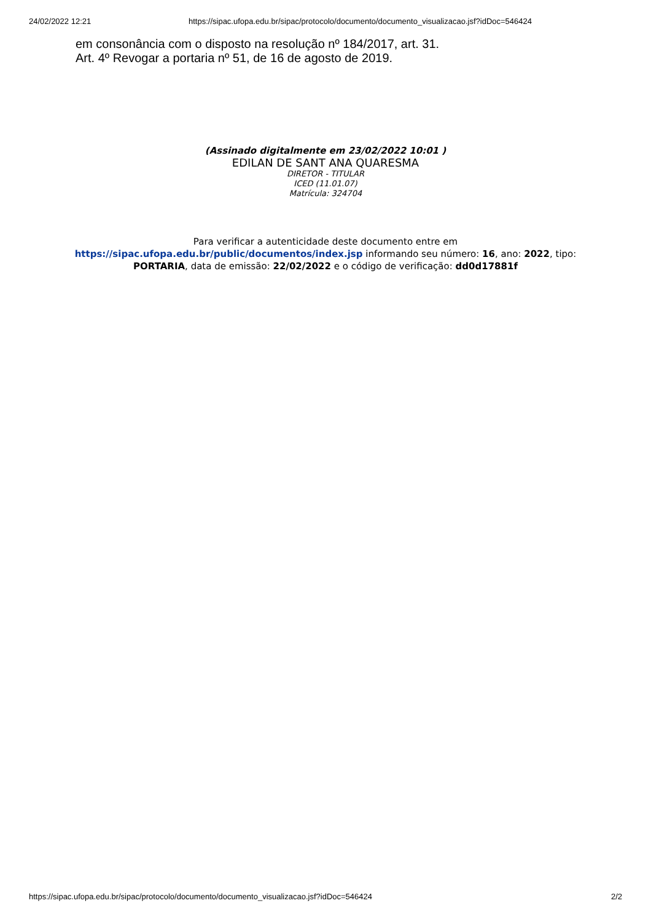24/02/2022 12:21 https://sipac.ufopa.edu.br/sipac/protocolo/documento/documento_visualizacao.jsf?idDoc=546424
em consonância com o disposto na resolução nº 184/2017, art. 31.
Art. 4º Revogar a portaria nº 51, de 16 de agosto de 2019.
(Assinado digitalmente em 23/02/2022 10:01 )
EDILAN DE SANT ANA QUARESMA
DIRETOR - TITULAR
ICED (11.01.07)
Matrícula: 324704
Para verificar a autenticidade deste documento entre em https://sipac.ufopa.edu.br/public/documentos/index.jsp informando seu número: 16, ano: 2022, tipo: PORTARIA, data de emissão: 22/02/2022 e o código de verificação: dd0d17881f
https://sipac.ufopa.edu.br/sipac/protocolo/documento/documento_visualizacao.jsf?idDoc=546424 2/2